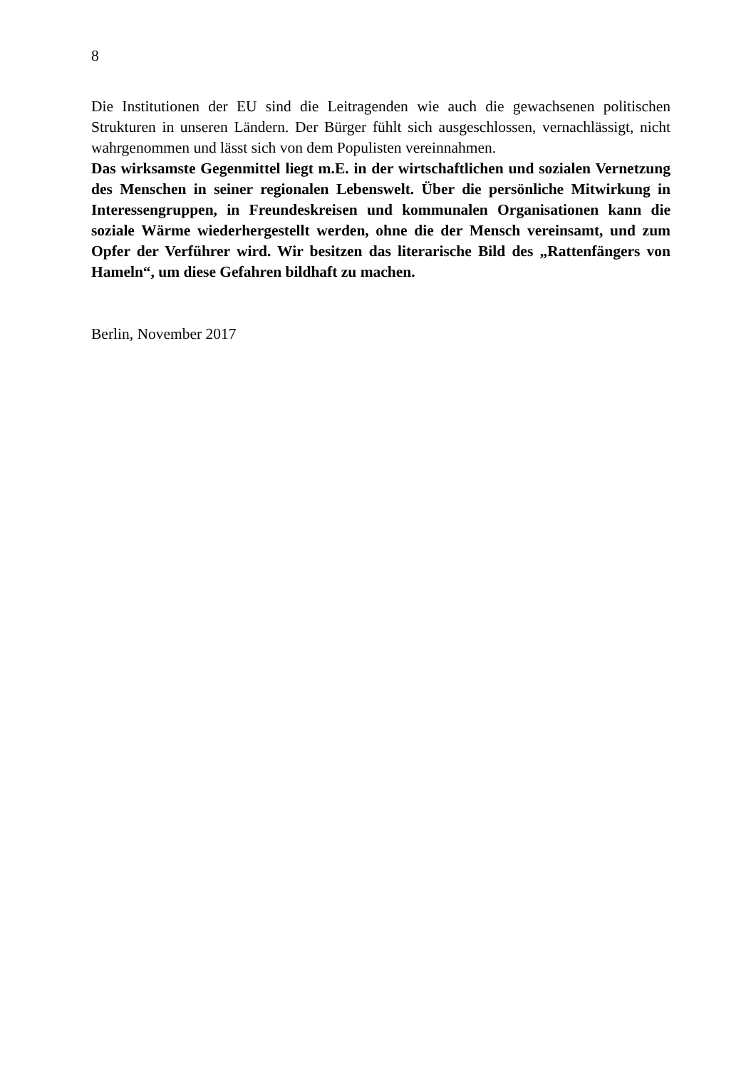8
Die Institutionen der EU sind die Leitragenden wie auch die gewachsenen politischen Strukturen in unseren Ländern. Der Bürger fühlt sich ausgeschlossen, vernachlässigt, nicht wahrgenommen und lässt sich von dem Populisten vereinnahmen.
Das wirksamste Gegenmittel liegt m.E. in der wirtschaftlichen und sozialen Vernetzung des Menschen in seiner regionalen Lebenswelt. Über die persönliche Mitwirkung in Interessengruppen, in Freundeskreisen und kommunalen Organisationen kann die soziale Wärme wiederhergestellt werden, ohne die der Mensch vereinsamt, und zum Opfer der Verführer wird. Wir besitzen das literarische Bild des „Rattenfängers von Hameln“, um diese Gefahren bildhaft zu machen.
Berlin, November 2017